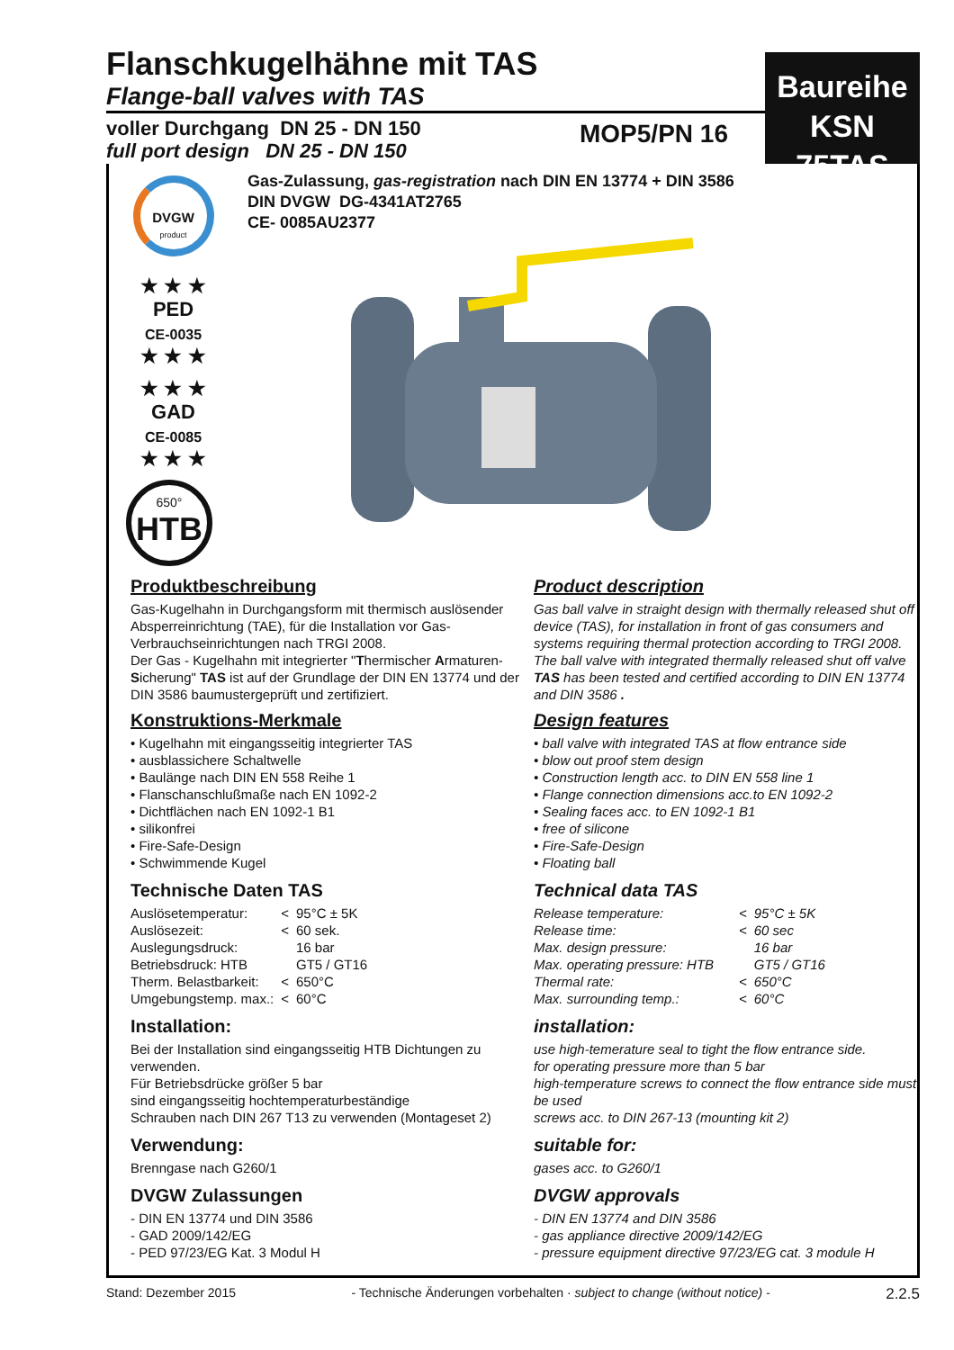Flanschkugelhähne mit TAS
Flange-ball valves with TAS
voller Durchgang DN 25 - DN 150
full port design DN 25 - DN 150
MOP5/PN 16
Baureihe
KSN 75TAS
Gas-Zulassung, gas-registration nach DIN EN 13774 + DIN 3586
DIN DVGW DG-4341AT2765
CE- 0085AU2377
DVGW
product
★ ★ ★
PED
CE-0035
★ ★ ★
★ ★ ★
GAD
CE-0085
★ ★ ★
650°
HTB
Produktbeschreibung
Gas-Kugelhahn in Durchgangsform mit thermisch auslösender Absperreinrichtung (TAE), für die Installation vor Gas-Verbrauchseinrichtungen nach TRGI 2008.
Der Gas - Kugelhahn mit integrierter "Thermischer Armaturen-Sicherung" TAS ist auf der Grundlage der DIN EN 13774 und der DIN 3586 baumustergeprüft und zertifiziert.
Konstruktions-Merkmale
• Kugelhahn mit eingangsseitig integrierter TAS
• ausblassichere Schaltwelle
• Baulänge nach DIN EN 558 Reihe 1
• Flanschanschlußmaße nach EN 1092-2
• Dichtflächen nach EN 1092-1 B1
• silikonfrei
• Fire-Safe-Design
• Schwimmende Kugel
Technische Daten TAS
| Auslösetemperatur: | < | 95°C ± 5K |
| Auslösezeit: | < | 60 sek. |
| Auslegungsdruck: | | 16 bar |
| Betriebsdruck: HTB | | GT5 / GT16 |
| Therm. Belastbarkeit: | < | 650°C |
| Umgebungstemp. max.: | < | 60°C |
Installation:
Bei der Installation sind eingangsseitig HTB Dichtungen zu verwenden.
Für Betriebsdrücke größer 5 bar
sind eingangsseitig hochtemperaturbeständige
Schrauben nach DIN 267 T13 zu verwenden (Montageset 2)
Verwendung:
Brenngase nach G260/1
DVGW Zulassungen
- DIN EN 13774 und DIN 3586
- GAD 2009/142/EG
- PED 97/23/EG Kat. 3 Modul H
Product description
Gas ball valve in straight design with thermally released shut off device (TAS), for installation in front of gas consumers and systems requiring thermal protection according to TRGI 2008. The ball valve with integrated thermally released shut off valve TAS has been tested and certified according to DIN EN 13774 and DIN 3586 .
Design features
• ball valve with integrated TAS at flow entrance side
• blow out proof stem design
• Construction length acc. to DIN EN 558 line 1
• Flange connection dimensions acc.to EN 1092-2
• Sealing faces acc. to EN 1092-1 B1
• free of silicone
• Fire-Safe-Design
• Floating ball
Technical data TAS
| Release temperature: | < | 95°C ± 5K |
| Release time: | < | 60 sec |
| Max. design pressure: | | 16 bar |
| Max. operating pressure: HTB | | GT5 / GT16 |
| Thermal rate: | < | 650°C |
| Max. surrounding temp.: | < | 60°C |
installation:
use high-temerature seal to tight the flow entrance side.
for operating pressure more than 5 bar
high-temperature screws to connect the flow entrance side must be used
screws acc. to DIN 267-13 (mounting kit 2)
suitable for:
gases acc. to G260/1
DVGW approvals
- DIN EN 13774 and DIN 3586
- gas appliance directive 2009/142/EG
- pressure equipment directive 97/23/EG cat. 3 module H
Stand: Dezember 2015 - Technische Änderungen vorbehalten · subject to change (without notice) - 2.2.5